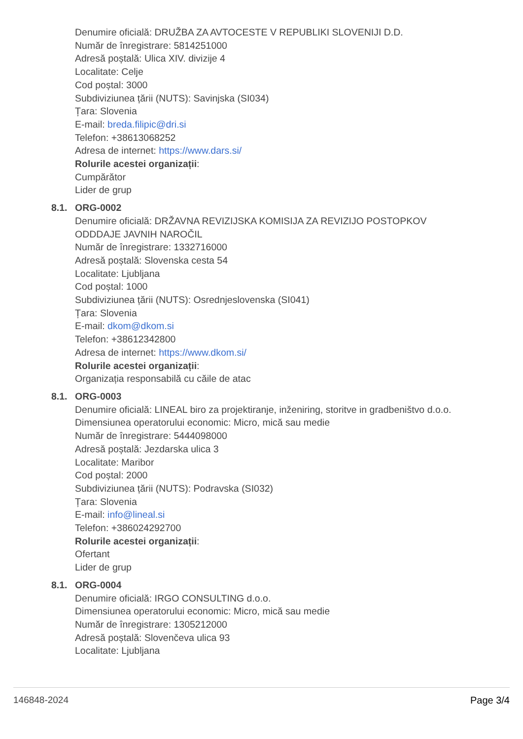Denumire oficială: DRUŽBA ZA AVTOCESTE V REPUBLIKI SLOVENIJI D.D.
Număr de înregistrare: 5814251000
Adresă poștală: Ulica XIV. divizije 4
Localitate: Celje
Cod poștal: 3000
Subdiviziunea țării (NUTS): Savinjska (SI034)
Țara: Slovenia
E-mail: breda.filipic@dri.si
Telefon: +38613068252
Adresa de internet: https://www.dars.si/
Rolurile acestei organizații:
Cumpărător
Lider de grup
8.1. ORG-0002
Denumire oficială: DRŽAVNA REVIZIJSKA KOMISIJA ZA REVIZIJO POSTOPKOV
ODDDAJE JAVNIH NAROČIL
Număr de înregistrare: 1332716000
Adresă poștală: Slovenska cesta 54
Localitate: Ljubljana
Cod poștal: 1000
Subdiviziunea țării (NUTS): Osrednjeslovenska (SI041)
Țara: Slovenia
E-mail: dkom@dkom.si
Telefon: +38612342800
Adresa de internet: https://www.dkom.si/
Rolurile acestei organizații:
Organizația responsabilă cu căile de atac
8.1. ORG-0003
Denumire oficială: LINEAL biro za projektiranje, inženiring, storitve in gradbeništvo d.o.o.
Dimensiunea operatorului economic: Micro, mică sau medie
Număr de înregistrare: 5444098000
Adresă poștală: Jezdarska ulica 3
Localitate: Maribor
Cod poștal: 2000
Subdiviziunea țării (NUTS): Podravska (SI032)
Țara: Slovenia
E-mail: info@lineal.si
Telefon: +386024292700
Rolurile acestei organizații:
Ofertant
Lider de grup
8.1. ORG-0004
Denumire oficială: IRGO CONSULTING d.o.o.
Dimensiunea operatorului economic: Micro, mică sau medie
Număr de înregistrare: 1305212000
Adresă poștală: Slovenčeva ulica 93
Localitate: Ljubljana
146848-2024 Page 3/4